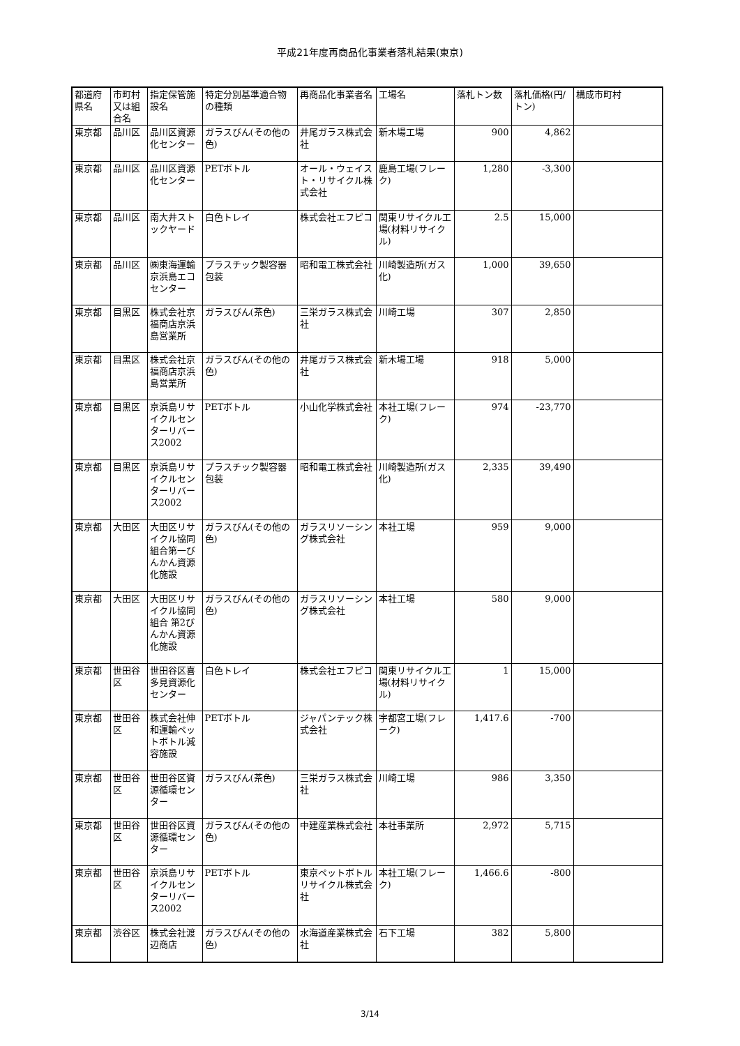平成21年度再商品化事業者落札結果(東京)
| 都道府県名 | 市町村又は組合名 | 指定保管施設名 | 特定分別基準適合物の種類 | 再商品化事業者名 | 工場名 | 落札トン数 | 落札価格(円/トン) | 構成市町村 |
| --- | --- | --- | --- | --- | --- | --- | --- | --- |
| 東京都 | 品川区 | 品川区資源化センター | ガラスびん(その他の色) | 井尾ガラス株式会社 | 新木場工場 | 900 | 4,862 | |
| 東京都 | 品川区 | 品川区資源化センター | PETボトル | オール・ウェイスト・リサイクル株式会社 | 鹿島工場(フレーク) | 1,280 | -3,300 | |
| 東京都 | 品川区 | 南大井ストックヤード | 白色トレイ | 株式会社エフピコ | 関東リサイクル工場(材料リサイクル) | 2.5 | 15,000 | |
| 東京都 | 品川区 | ㈱東海運輸京浜島エコセンター | プラスチック製容器包装 | 昭和電工株式会社 | 川崎製造所(ガス化) | 1,000 | 39,650 | |
| 東京都 | 目黒区 | 株式会社京福商店京浜島営業所 | ガラスびん(茶色) | 三栄ガラス株式会社 | 川崎工場 | 307 | 2,850 | |
| 東京都 | 目黒区 | 株式会社京福商店京浜島営業所 | ガラスびん(その他の色) | 井尾ガラス株式会社 | 新木場工場 | 918 | 5,000 | |
| 東京都 | 目黒区 | 京浜島リサイクルセンターリバース2002 | PETボトル | 小山化学株式会社 | 本社工場(フレーク) | 974 | -23,770 | |
| 東京都 | 目黒区 | 京浜島リサイクルセンターリバース2002 | プラスチック製容器包装 | 昭和電工株式会社 | 川崎製造所(ガス化) | 2,335 | 39,490 | |
| 東京都 | 大田区 | 大田区リサイクル協同組合第一びんかん資源化施設 | ガラスびん(その他の色) | ガラスリソーシング株式会社 | 本社工場 | 959 | 9,000 | |
| 東京都 | 大田区 | 大田区リサイクル協同組合 第2びんかん資源化施設 | ガラスびん(その他の色) | ガラスリソーシング株式会社 | 本社工場 | 580 | 9,000 | |
| 東京都 | 世田谷区 | 世田谷区喜多見資源化センター | 白色トレイ | 株式会社エフピコ | 関東リサイクル工場(材料リサイクル) | 1 | 15,000 | |
| 東京都 | 世田谷区 | 株式会社伸和運輸ペットボトル減容施設 | PETボトル | ジャパンテック株式会社 | 宇都宮工場(フレーク) | 1,417.6 | -700 | |
| 東京都 | 世田谷区 | 世田谷区資源循環センター | ガラスびん(茶色) | 三栄ガラス株式会社 | 川崎工場 | 986 | 3,350 | |
| 東京都 | 世田谷区 | 世田谷区資源循環センター | ガラスびん(その他の色) | 中建産業株式会社 | 本社事業所 | 2,972 | 5,715 | |
| 東京都 | 世田谷区 | 京浜島リサイクルセンターリバース2002 | PETボトル | 東京ペットボトルリサイクル株式会社 | 本社工場(フレーク) | 1,466.6 | -800 | |
| 東京都 | 渋谷区 | 株式会社渡辺商店 | ガラスびん(その他の色) | 水海道産業株式会社 | 石下工場 | 382 | 5,800 | |
3/14